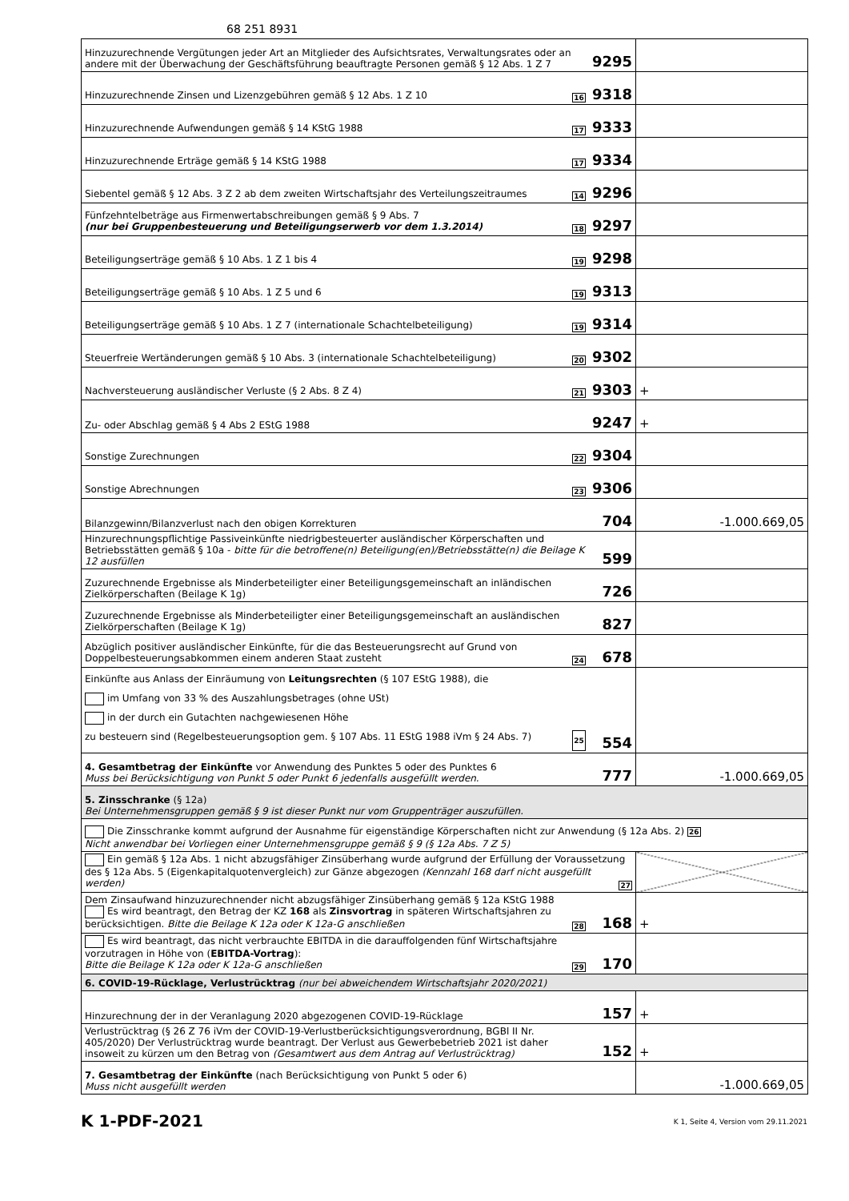68 251 8931
| Hinzuzurechnende Vergütungen jeder Art an Mitglieder des Aufsichtsrates, Verwaltungsrates oder an andere mit der Überwachung der Geschäftsführung beauftragte Personen gemäß § 12 Abs. 1 Z 7 | 9295 | |
| Hinzuzurechnende Zinsen und Lizenzgebühren gemäß § 12 Abs. 1 Z 10 16 | 9318 | |
| Hinzuzurechnende Aufwendungen gemäß § 14 KStG 1988 17 | 9333 | |
| Hinzuzurechnende Erträge gemäß § 14 KStG 1988 17 | 9334 | |
| Siebentel gemäß § 12 Abs. 3 Z 2 ab dem zweiten Wirtschaftsjahr des Verteilungszeitraumes 14 | 9296 | |
| Fünfzehntelbeträge aus Firmenwertabschreibungen gemäß § 9 Abs. 7 (nur bei Gruppenbesteuerung und Beteiligungserwerb vor dem 1.3.2014) 18 | 9297 | |
| Beteiligungserträge gemäß § 10 Abs. 1 Z 1 bis 4 19 | 9298 | |
| Beteiligungserträge gemäß § 10 Abs. 1 Z 5 und 6 19 | 9313 | |
| Beteiligungserträge gemäß § 10 Abs. 1 Z 7 (internationale Schachtelbeteiligung) 19 | 9314 | |
| Steuerfreie Wertänderungen gemäß § 10 Abs. 3 (internationale Schachtelbeteiligung) 20 | 9302 | |
| Nachversteuerung ausländischer Verluste (§ 2 Abs. 8 Z 4) 21 | 9303 | + |
| Zu- oder Abschlag gemäß § 4 Abs 2 EStG 1988 | 9247 | + |
| Sonstige Zurechnungen 22 | 9304 | |
| Sonstige Abrechnungen 23 | 9306 | |
| Bilanzgewinn/Bilanzverlust nach den obigen Korrekturen | 704 | -1.000.669,05 |
| Hinzurechnungspflichtige Passiveinkünfte niedrigbesteuerter ausländischer Körperschaften und Betriebsstätten gemäß § 10a - bitte für die betroffene(n) Beteiligung(en)/Betriebsstätte(n) die Beilage K 12 ausfüllen | 599 | |
| Zuzurechnende Ergebnisse als Minderbeteiligter einer Beteiligungsgemeinschaft an inländischen Zielkörperschaften (Beilage K 1g) | 726 | |
| Zuzurechnende Ergebnisse als Minderbeteiligter einer Beteiligungsgemeinschaft an ausländischen Zielkörperschaften (Beilage K 1g) | 827 | |
| Abzüglich positiver ausländischer Einkünfte, für die das Besteuerungsrecht auf Grund von Doppelbesteuerungsabkommen einem anderen Staat zusteht 24 | 678 | |
| Einkünfte aus Anlass der Einräumung von Leitungsrechten (§ 107 EStG 1988), die im Umfang von 33 % des Auszahlungsbetrages (ohne USt) in der durch ein Gutachten nachgewiesenen Höhe zu besteuern sind (Regelbesteuerungsoption gem. § 107 Abs. 11 EStG 1988 iVm § 24 Abs. 7) 25 | 554 | |
| 4. Gesamtbetrag der Einkünfte vor Anwendung des Punktes 5 oder des Punktes 6 Muss bei Berücksichtigung von Punkt 5 oder Punkt 6 jedenfalls ausgefüllt werden. | 777 | -1.000.669,05 |
| 5. Zinsschranke (§ 12a) Bei Unternehmensgruppen gemäß § 9 ist dieser Punkt nur vom Gruppenträger auszufüllen. | | |
| Die Zinsschranke kommt aufgrund der Ausnahme für eigenständige Körperschaften nicht zur Anwendung (§ 12a Abs. 2) 26 Nicht anwendbar bei Vorliegen einer Unternehmensgruppe gemäß § 9 (§ 12a Abs. 7 Z 5) | | |
| Ein gemäß § 12a Abs. 1 nicht abzugsfähiger Zinsüberhang wurde aufgrund der Erfüllung der Voraussetzung des § 12a Abs. 5 (Eigenkapitalquotenvergleich) zur Gänze abgezogen (Kennzahl 168 darf nicht ausgefüllt werden) 27 | | |
| Dem Zinsaufwand hinzuzurechnender nicht abzugsfähiger Zinsüberhang gemäß § 12a KStG 1988 Es wird beantragt, den Betrag der KZ 168 als Zinsvortrag in späteren Wirtschaftsjahren zu berücksichtigen. Bitte die Beilage K 12a oder K 12a-G anschließen 28 | 168 | + |
| Es wird beantragt, das nicht verbrauchte EBITDA in die darauffolgenden fünf Wirtschaftsjahre vorzutragen in Höhe von ( EBITDA-Vortrag ): Bitte die Beilage K 12a oder K 12a-G anschließen 29 | 170 | |
| 6. COVID-19-Rücklage, Verlustrücktrag (nur bei abweichendem Wirtschaftsjahr 2020/2021) | | |
| Hinzurechnung der in der Veranlagung 2020 abgezogenen COVID-19-Rücklage | 157 | + |
| Verlustrücktrag (§ 26 Z 76 iVm der COVID-19-Verlustberücksichtigungsverordnung, BGBl II Nr. 405/2020) Der Verlustrücktrag wurde beantragt. Der Verlust aus Gewerbebetrieb 2021 ist daher insoweit zu kürzen um den Betrag von (Gesamtwert aus dem Antrag auf Verlustrücktrag) | 152 | + |
| 7. Gesamtbetrag der Einkünfte (nach Berücksichtigung von Punkt 5 oder 6) Muss nicht ausgefüllt werden | | -1.000.669,05 |
K 1-PDF-2021
K 1, Seite 4, Version vom 29.11.2021